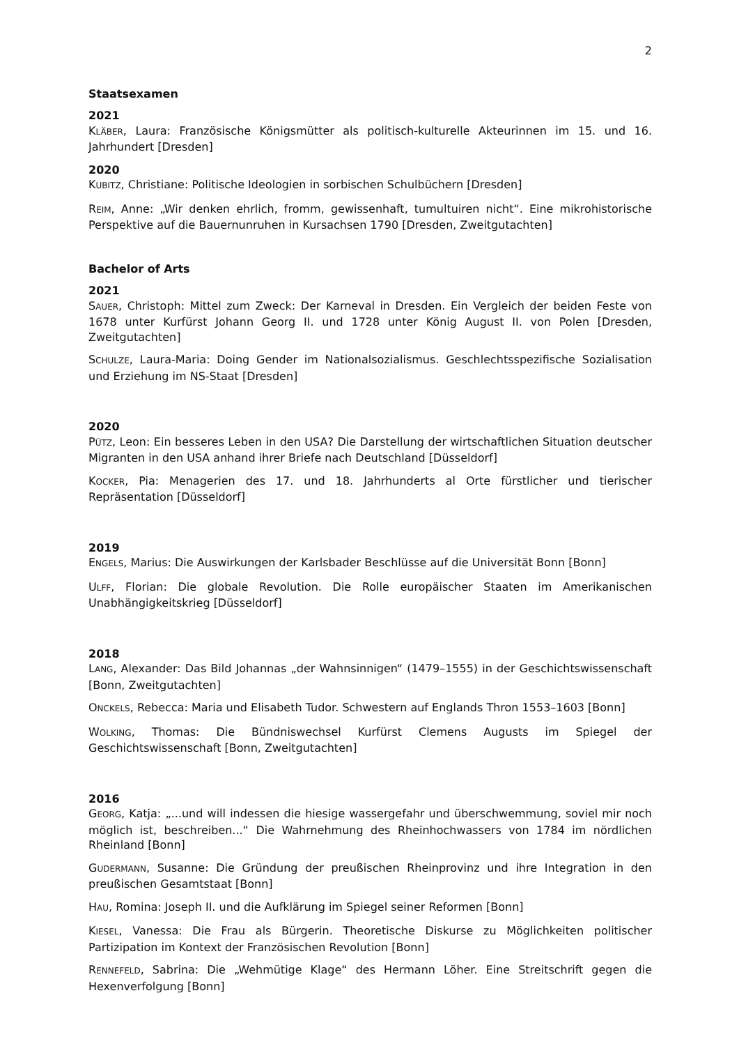2
Staatsexamen
2021
KLÄBER, Laura: Französische Königsmütter als politisch-kulturelle Akteurinnen im 15. und 16. Jahrhundert [Dresden]
2020
KUBITZ, Christiane: Politische Ideologien in sorbischen Schulbüchern [Dresden]
REIM, Anne: „Wir denken ehrlich, fromm, gewissenhaft, tumultuiren nicht“. Eine mikrohistorische Perspektive auf die Bauernunruhen in Kursachsen 1790 [Dresden, Zweitgutachten]
Bachelor of Arts
2021
SAUER, Christoph: Mittel zum Zweck: Der Karneval in Dresden. Ein Vergleich der beiden Feste von 1678 unter Kurfürst Johann Georg II. und 1728 unter König August II. von Polen [Dresden, Zweitgutachten]
SCHULZE, Laura-Maria: Doing Gender im Nationalsozialismus. Geschlechtsspezifische Sozialisation und Erziehung im NS-Staat [Dresden]
2020
PÜTZ, Leon: Ein besseres Leben in den USA? Die Darstellung der wirtschaftlichen Situation deutscher Migranten in den USA anhand ihrer Briefe nach Deutschland [Düsseldorf]
KOCKER, Pia: Menagerien des 17. und 18. Jahrhunderts al Orte fürstlicher und tierischer Repräsentation [Düsseldorf]
2019
ENGELS, Marius: Die Auswirkungen der Karlsbader Beschlüsse auf die Universität Bonn [Bonn]
ULFF, Florian: Die globale Revolution. Die Rolle europäischer Staaten im Amerikanischen Unabhängigkeitskrieg [Düsseldorf]
2018
LANG, Alexander: Das Bild Johannas „der Wahnsinnigen“ (1479–1555) in der Geschichtswissenschaft [Bonn, Zweitgutachten]
ONCKELS, Rebecca: Maria und Elisabeth Tudor. Schwestern auf Englands Thron 1553–1603 [Bonn]
WOLKING, Thomas: Die Bündniswechsel Kurfürst Clemens Augusts im Spiegel der Geschichtswissenschaft [Bonn, Zweitgutachten]
2016
GEORG, Katja: „...und will indessen die hiesige wassergefahr und überschwemmung, soviel mir noch möglich ist, beschreiben...“ Die Wahrnehmung des Rheinhochwassers von 1784 im nördlichen Rheinland [Bonn]
GUDERMANN, Susanne: Die Gründung der preußischen Rheinprovinz und ihre Integration in den preußischen Gesamtstaat [Bonn]
HAU, Romina: Joseph II. und die Aufklärung im Spiegel seiner Reformen [Bonn]
KIESEL, Vanessa: Die Frau als Bürgerin. Theoretische Diskurse zu Möglichkeiten politischer Partizipation im Kontext der Französischen Revolution [Bonn]
RENNEFELD, Sabrina: Die „Wehmütige Klage“ des Hermann Löher. Eine Streitschrift gegen die Hexenverfolgung [Bonn]